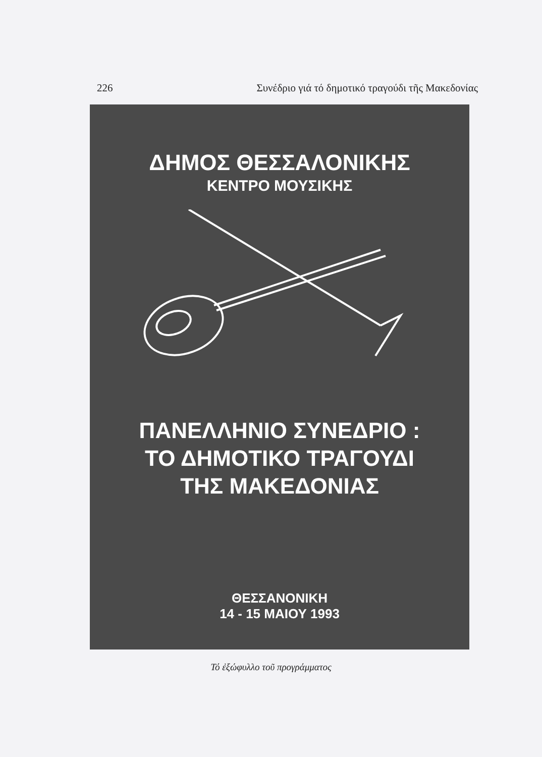226 Συνέδριο γιά τό δημοτικό τραγούδι τῆς Μακεδονίας
ΔΗΜΟΣ ΘΕΣΣΑΛΟΝΙΚΗΣ
ΚΕΝΤΡΟ ΜΟΥΣΙΚΗΣ
ΠΑΝΕΛΛΗΝΙΟ ΣΥΝΕΔΡΙΟ :
ΤΟ ΔΗΜΟΤΙΚΟ ΤΡΑΓΟΥΔΙ
ΤΗΣ ΜΑΚΕΔΟΝΙΑΣ
ΘΕΣΣΑΝΟΝΙΚΗ
14 - 15 ΜΑΙΟΥ 1993
Τό ἐξώφυλλο τοῦ προγράμματος